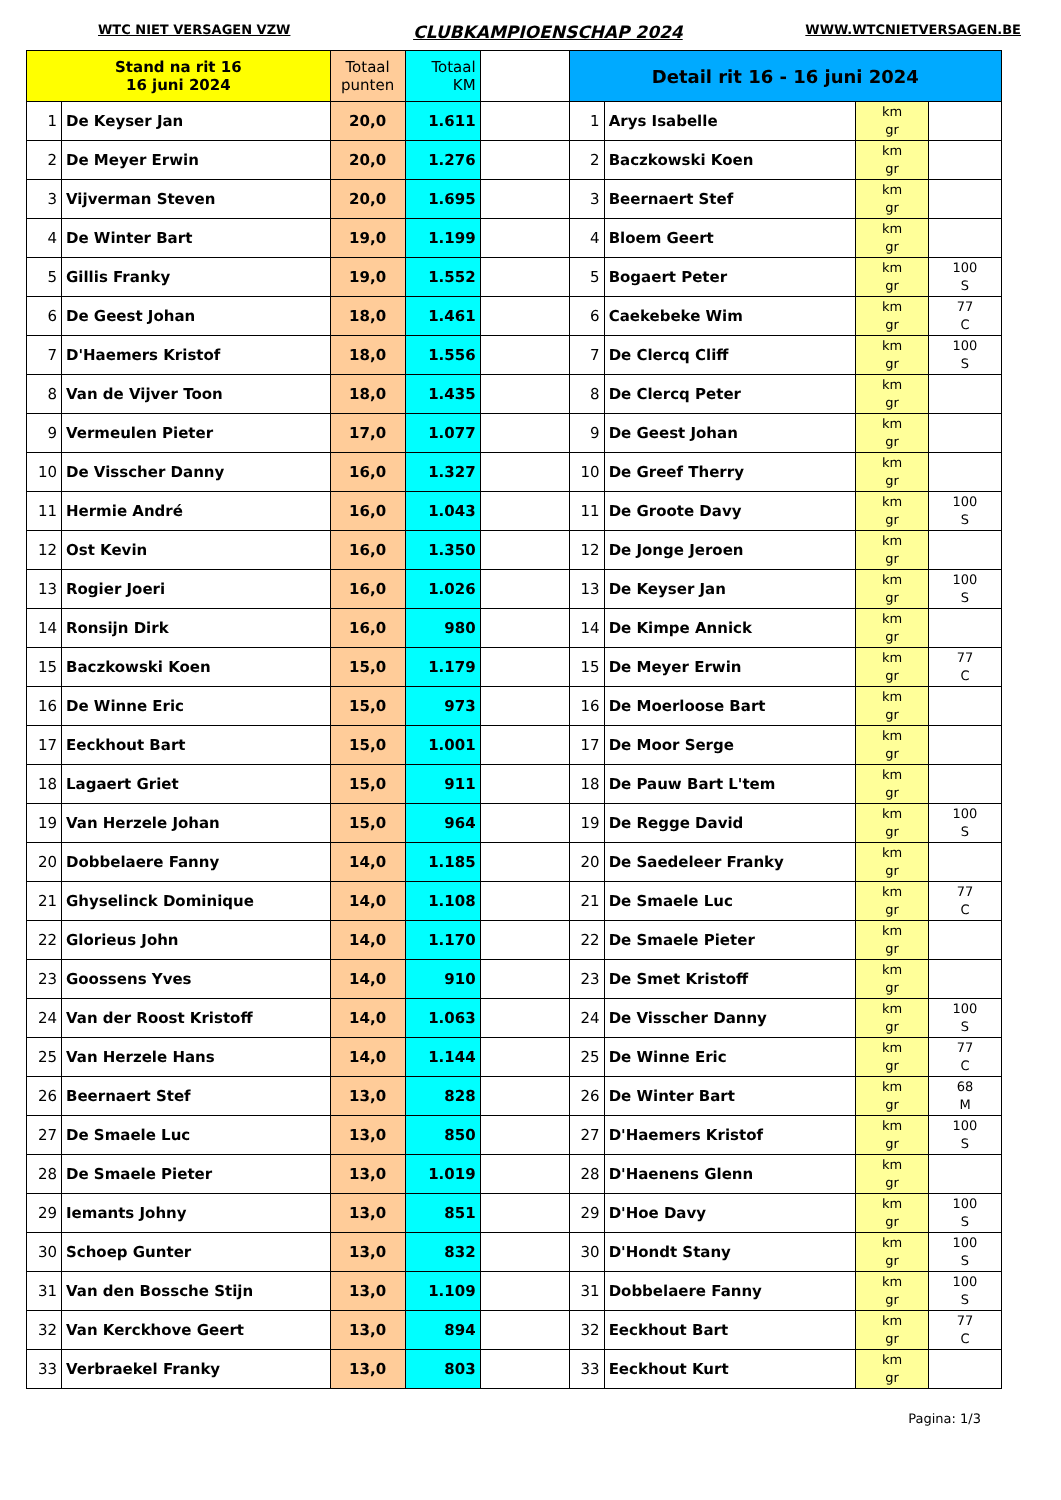WTC NIET VERSAGEN VZW CLUBKAMPIOENSCHAP 2024 WWW.WTCNIETVERSAGEN.BE
| Stand na rit 16 16 juni 2024 | | Totaal punten | Totaal KM | | Detail rit 16 - 16 juni 2024 | | | |
| --- | --- | --- | --- | --- | --- | --- | --- | --- |
| 1 | De Keyser Jan | 20,0 | 1.611 | | 1 | Arys Isabelle | km gr | |
| 2 | De Meyer Erwin | 20,0 | 1.276 | | 2 | Baczkowski Koen | km gr | |
| 3 | Vijverman Steven | 20,0 | 1.695 | | 3 | Beernaert Stef | km gr | |
| 4 | De Winter Bart | 19,0 | 1.199 | | 4 | Bloem Geert | km gr | |
| 5 | Gillis Franky | 19,0 | 1.552 | | 5 | Bogaert Peter | km gr | 100 S |
| 6 | De Geest Johan | 18,0 | 1.461 | | 6 | Caekebeke Wim | km gr | 77 C |
| 7 | D'Haemers Kristof | 18,0 | 1.556 | | 7 | De Clercq Cliff | km gr | 100 S |
| 8 | Van de Vijver Toon | 18,0 | 1.435 | | 8 | De Clercq Peter | km gr | |
| 9 | Vermeulen Pieter | 17,0 | 1.077 | | 9 | De Geest Johan | km gr | |
| 10 | De Visscher Danny | 16,0 | 1.327 | | 10 | De Greef Therry | km gr | |
| 11 | Hermie André | 16,0 | 1.043 | | 11 | De Groote Davy | km gr | 100 S |
| 12 | Ost Kevin | 16,0 | 1.350 | | 12 | De Jonge Jeroen | km gr | |
| 13 | Rogier Joeri | 16,0 | 1.026 | | 13 | De Keyser Jan | km gr | 100 S |
| 14 | Ronsijn Dirk | 16,0 | 980 | | 14 | De Kimpe Annick | km gr | |
| 15 | Baczkowski Koen | 15,0 | 1.179 | | 15 | De Meyer Erwin | km gr | 77 C |
| 16 | De Winne Eric | 15,0 | 973 | | 16 | De Moerloose Bart | km gr | |
| 17 | Eeckhout Bart | 15,0 | 1.001 | | 17 | De Moor Serge | km gr | |
| 18 | Lagaert Griet | 15,0 | 911 | | 18 | De Pauw Bart L'tem | km gr | |
| 19 | Van Herzele Johan | 15,0 | 964 | | 19 | De Regge David | km gr | 100 S |
| 20 | Dobbelaere Fanny | 14,0 | 1.185 | | 20 | De Saedeleer Franky | km gr | |
| 21 | Ghyselinck Dominique | 14,0 | 1.108 | | 21 | De Smaele Luc | km gr | 77 C |
| 22 | Glorieus John | 14,0 | 1.170 | | 22 | De Smaele Pieter | km gr | |
| 23 | Goossens Yves | 14,0 | 910 | | 23 | De Smet Kristoff | km gr | |
| 24 | Van der Roost Kristoff | 14,0 | 1.063 | | 24 | De Visscher Danny | km gr | 100 S |
| 25 | Van Herzele Hans | 14,0 | 1.144 | | 25 | De Winne Eric | km gr | 77 C |
| 26 | Beernaert Stef | 13,0 | 828 | | 26 | De Winter Bart | km gr | 68 M |
| 27 | De Smaele Luc | 13,0 | 850 | | 27 | D'Haemers Kristof | km gr | 100 S |
| 28 | De Smaele Pieter | 13,0 | 1.019 | | 28 | D'Haenens Glenn | km gr | |
| 29 | Iemants Johny | 13,0 | 851 | | 29 | D'Hoe Davy | km gr | 100 S |
| 30 | Schoep Gunter | 13,0 | 832 | | 30 | D'Hondt Stany | km gr | 100 S |
| 31 | Van den Bossche Stijn | 13,0 | 1.109 | | 31 | Dobbelaere Fanny | km gr | 100 S |
| 32 | Van Kerckhove Geert | 13,0 | 894 | | 32 | Eeckhout Bart | km gr | 77 C |
| 33 | Verbraekel Franky | 13,0 | 803 | | 33 | Eeckhout Kurt | km gr | |
Pagina: 1/3